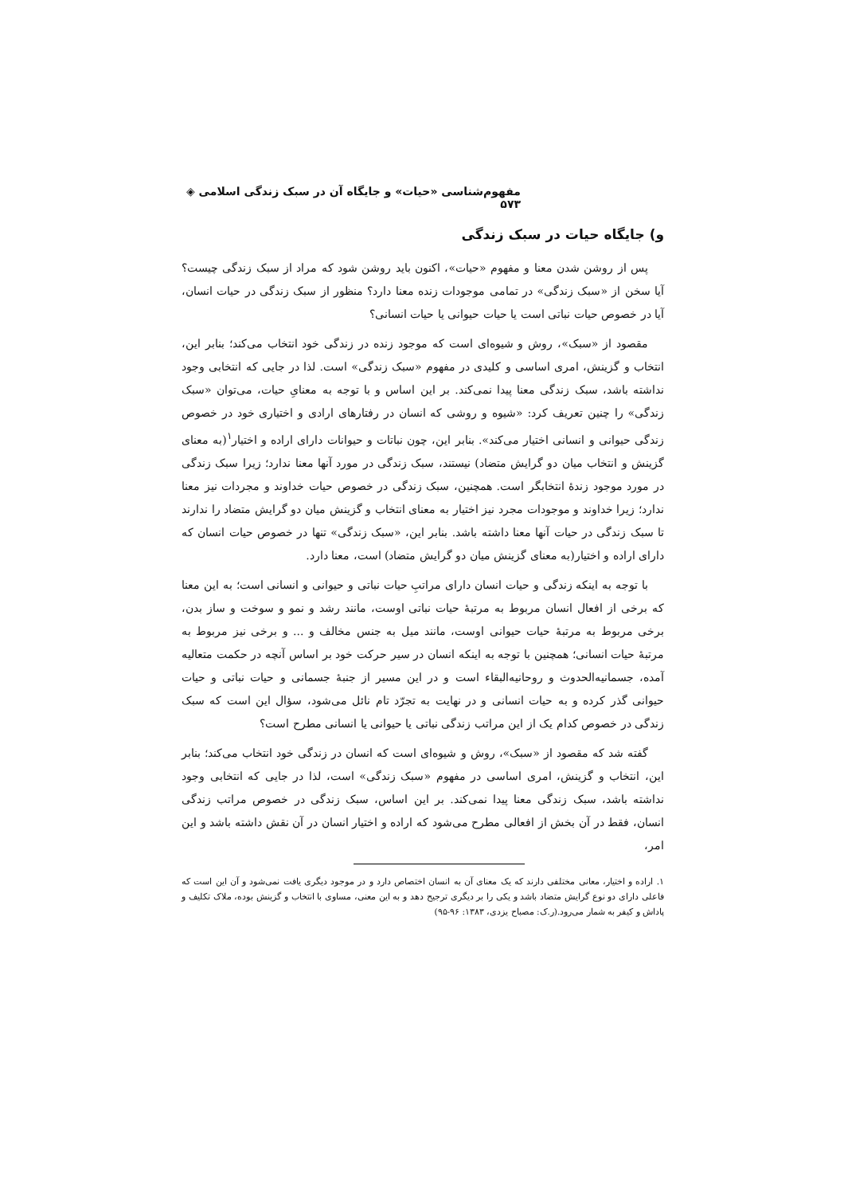مفهوم‌شناسی «حیات» و جایگاه آن در سبک زندگی اسلامی ◈ ۵۷۳
و) جایگاه حیات در سبک زندگی
پس از روشن شدن معنا و مفهوم «حیات»، اکنون باید روشن شود که مراد از سبک زندگی چیست؟ آیا سخن از «سبک زندگی» در تمامی موجودات زنده معنا دارد؟ منظور از سبک زندگی در حیات انسان، آیا در خصوص حیات نباتی است یا حیات حیوانی یا حیات انسانی؟
مقصود از «سبک»، روش و شیوه‌ای است که موجود زنده در زندگی خود انتخاب می‌کند؛ بنابر این، انتخاب و گزینش، امری اساسی و کلیدی در مفهوم «سبک زندگی» است. لذا در جایی که انتخابی وجود نداشته باشد، سبک زندگی معنا پیدا نمی‌کند. بر این اساس و با توجه به معنایِ حیات، می‌توان «سبک زندگی» را چنین تعریف کرد: «شیوه و روشی که انسان در رفتارهای ارادی و اختیاری خود در خصوص زندگی حیوانی و انسانی اختیار می‌کند». بنابر این، چون نباتات و حیوانات دارای اراده و اختیار<sup>۱</sup>(به معنای گزینش و انتخاب میان دو گرایش متضاد) نیستند، سبک زندگی در مورد آنها معنا ندارد؛ زیرا سبک زندگی در مورد موجود زندهٔ انتخابگر است. همچنین، سبک زندگی در خصوص حیات خداوند و مجردات نیز معنا ندارد؛ زیرا خداوند و موجودات مجرد نیز اختیار به معنای انتخاب و گزینش میان دو گرایش متضاد را ندارند تا سبک زندگی در حیات آنها معنا داشته باشد. بنابر این، «سبک زندگی» تنها در خصوص حیات انسان که دارای اراده و اختیار(به معنای گزینش میان دو گرایش متضاد) است، معنا دارد.
با توجه به اینکه زندگی و حیات انسان دارای مراتبِ حیات نباتی و حیوانی و انسانی است؛ به این معنا که برخی از افعال انسان مربوط به مرتبهٔ حیات نباتی اوست، مانند رشد و نمو و سوخت و ساز بدن، برخی مربوط به مرتبهٔ حیات حیوانی اوست، مانند میل به جنس مخالف و ... و برخی نیز مربوط به مرتبهٔ حیات انسانی؛ همچنین با توجه به اینکه انسان در سیر حرکت خود بر اساس آنچه در حکمت متعالیه آمده، جسمانیه‌الحدوث و روحانیه‌البقاء است و در این مسیر از جنبهٔ جسمانی و حیات نباتی و حیات حیوانی گذر کرده و به حیات انسانی و در نهایت به تجرّد تام نائل می‌شود، سؤال این است که سبک زندگی در خصوص کدام یک از این مراتب زندگی نباتی یا حیوانی یا انسانی مطرح است؟
گفته شد که مقصود از «سبک»، روش و شیوه‌ای است که انسان در زندگی خود انتخاب می‌کند؛ بنابر این، انتخاب و گزینش، امری اساسی در مفهوم «سبک زندگی» است، لذا در جایی که انتخابی وجود نداشته باشد، سبک زندگی معنا پیدا نمی‌کند. بر این اساس، سبک زندگی در خصوص مراتب زندگی انسان، فقط در آن بخش از افعالی مطرح می‌شود که اراده و اختیار انسان در آن نقش داشته باشد و این امر،
۱. اراده و اختیار، معانی مختلفی دارند که یک معنای آن به انسان اختصاص دارد و در موجود دیگری یافت نمی‌شود و آن این است که فاعلی دارای دو نوع گرایش متضاد باشد و یکی را بر دیگری ترجیح دهد و به این معنی، مساوی با انتخاب و گزینش بوده، ملاک تکلیف و پاداش و کیفر به شمار می‌رود.(ر.ک: مصباح یزدی، ۱۳۸۳: ۹۶-۹۵)